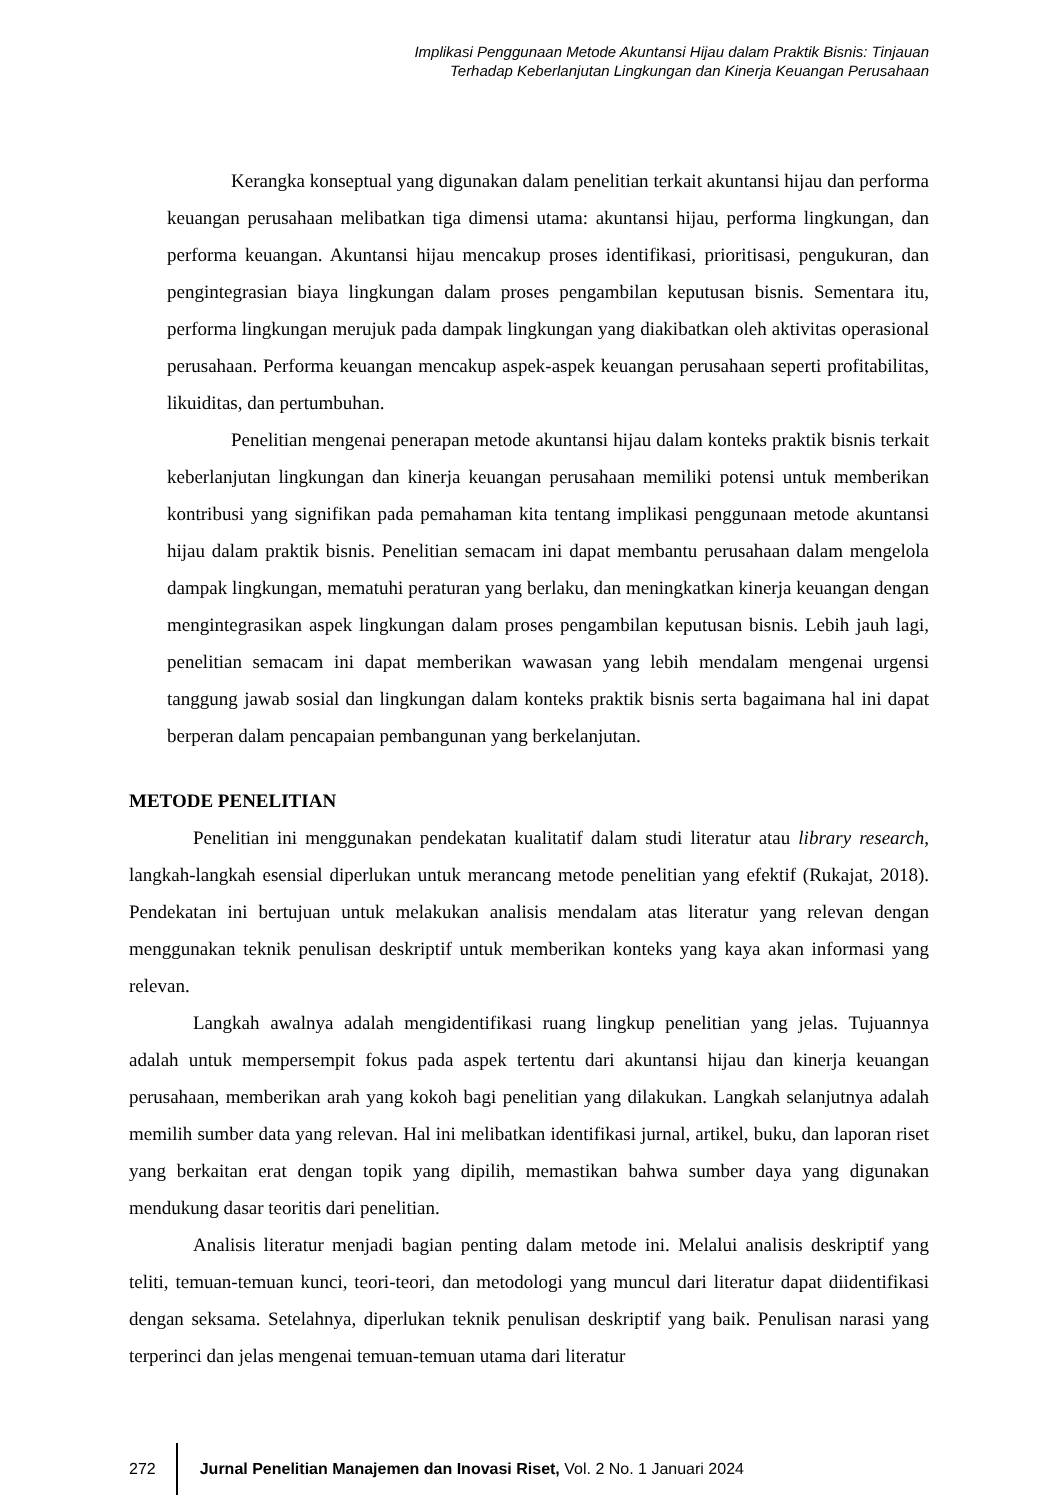Implikasi Penggunaan Metode Akuntansi Hijau dalam Praktik Bisnis: Tinjauan
Terhadap Keberlanjutan Lingkungan dan Kinerja Keuangan Perusahaan
Kerangka konseptual yang digunakan dalam penelitian terkait akuntansi hijau dan performa keuangan perusahaan melibatkan tiga dimensi utama: akuntansi hijau, performa lingkungan, dan performa keuangan. Akuntansi hijau mencakup proses identifikasi, prioritisasi, pengukuran, dan pengintegrasian biaya lingkungan dalam proses pengambilan keputusan bisnis. Sementara itu, performa lingkungan merujuk pada dampak lingkungan yang diakibatkan oleh aktivitas operasional perusahaan. Performa keuangan mencakup aspek-aspek keuangan perusahaan seperti profitabilitas, likuiditas, dan pertumbuhan.
Penelitian mengenai penerapan metode akuntansi hijau dalam konteks praktik bisnis terkait keberlanjutan lingkungan dan kinerja keuangan perusahaan memiliki potensi untuk memberikan kontribusi yang signifikan pada pemahaman kita tentang implikasi penggunaan metode akuntansi hijau dalam praktik bisnis. Penelitian semacam ini dapat membantu perusahaan dalam mengelola dampak lingkungan, mematuhi peraturan yang berlaku, dan meningkatkan kinerja keuangan dengan mengintegrasikan aspek lingkungan dalam proses pengambilan keputusan bisnis. Lebih jauh lagi, penelitian semacam ini dapat memberikan wawasan yang lebih mendalam mengenai urgensi tanggung jawab sosial dan lingkungan dalam konteks praktik bisnis serta bagaimana hal ini dapat berperan dalam pencapaian pembangunan yang berkelanjutan.
METODE PENELITIAN
Penelitian ini menggunakan pendekatan kualitatif dalam studi literatur atau library research, langkah-langkah esensial diperlukan untuk merancang metode penelitian yang efektif (Rukajat, 2018). Pendekatan ini bertujuan untuk melakukan analisis mendalam atas literatur yang relevan dengan menggunakan teknik penulisan deskriptif untuk memberikan konteks yang kaya akan informasi yang relevan.
Langkah awalnya adalah mengidentifikasi ruang lingkup penelitian yang jelas. Tujuannya adalah untuk mempersempit fokus pada aspek tertentu dari akuntansi hijau dan kinerja keuangan perusahaan, memberikan arah yang kokoh bagi penelitian yang dilakukan. Langkah selanjutnya adalah memilih sumber data yang relevan. Hal ini melibatkan identifikasi jurnal, artikel, buku, dan laporan riset yang berkaitan erat dengan topik yang dipilih, memastikan bahwa sumber daya yang digunakan mendukung dasar teoritis dari penelitian.
Analisis literatur menjadi bagian penting dalam metode ini. Melalui analisis deskriptif yang teliti, temuan-temuan kunci, teori-teori, dan metodologi yang muncul dari literatur dapat diidentifikasi dengan seksama. Setelahnya, diperlukan teknik penulisan deskriptif yang baik. Penulisan narasi yang terperinci dan jelas mengenai temuan-temuan utama dari literatur
272
Jurnal Penelitian Manajemen dan Inovasi Riset, Vol. 2 No. 1 Januari 2024